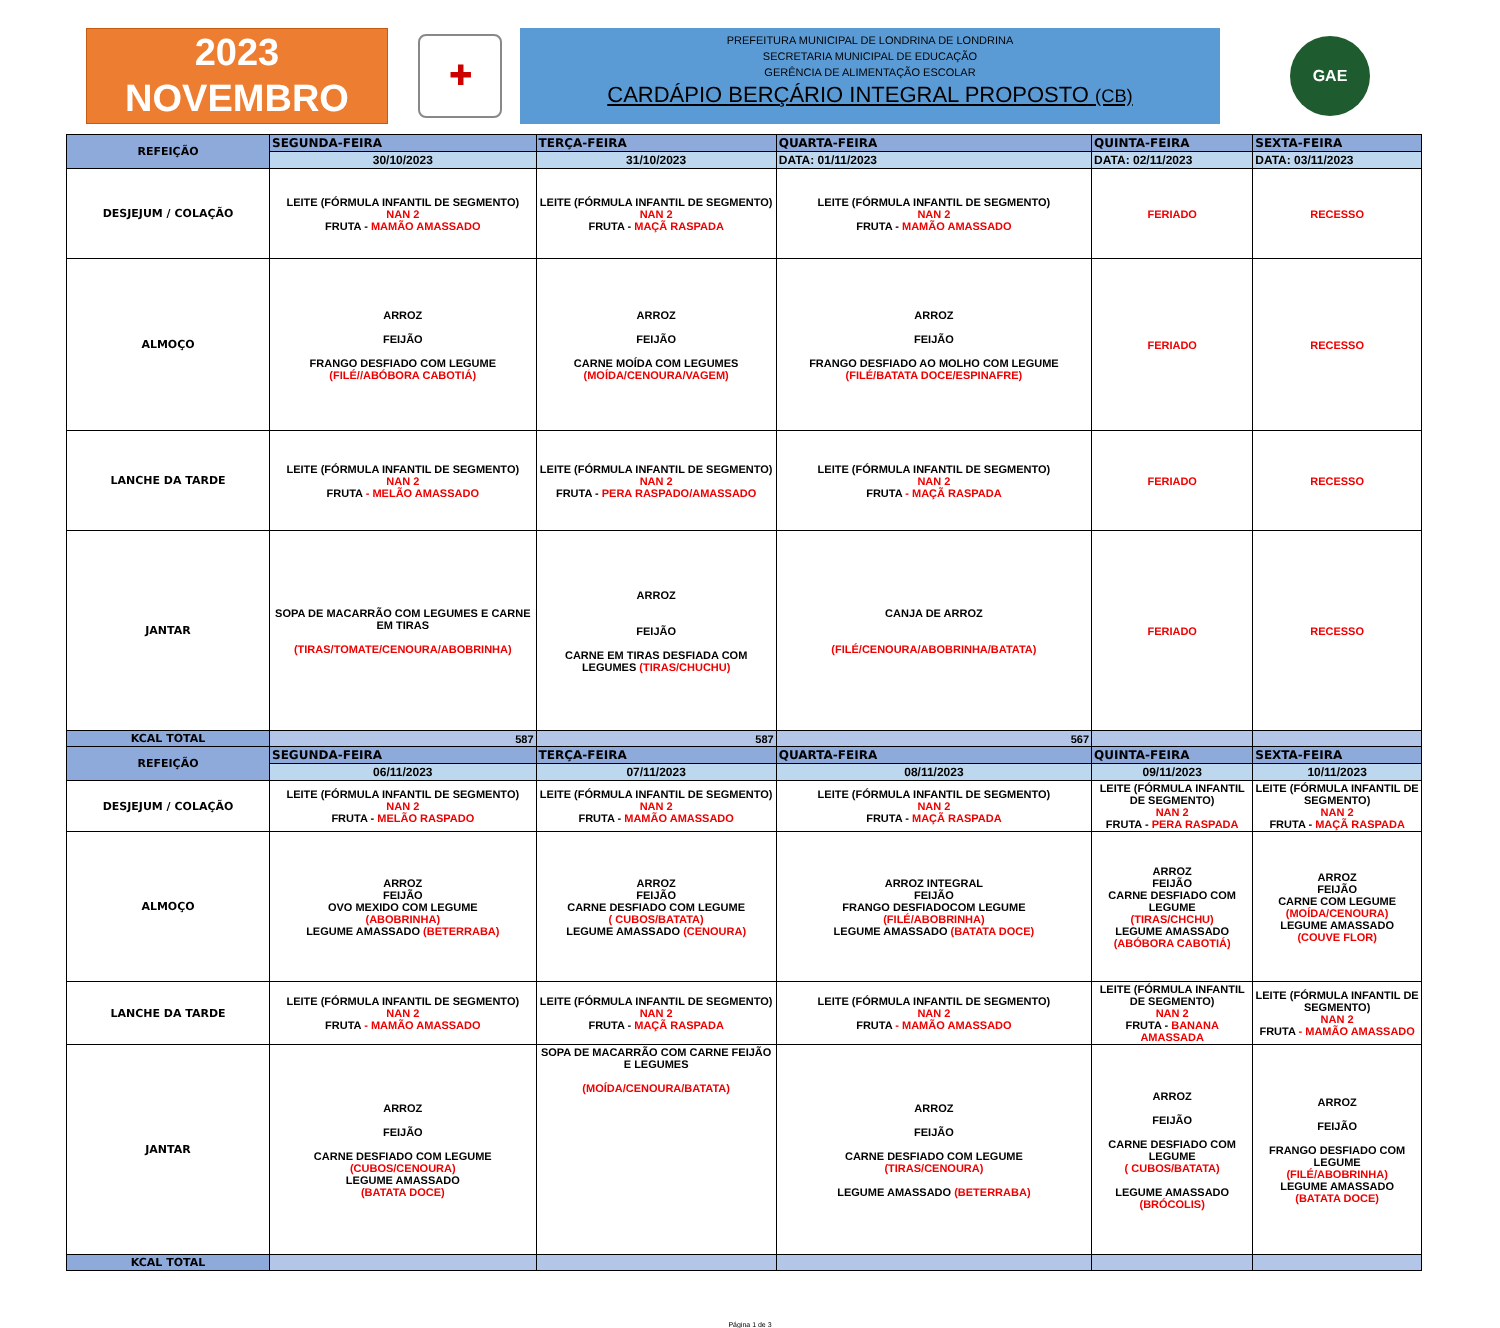2023
NOVEMBRO
✚
PREFEITURA MUNICIPAL DE LONDRINA DE LONDRINA
SECRETARIA MUNICIPAL DE EDUCAÇÃO
GERÊNCIA DE ALIMENTAÇÃO ESCOLAR
CARDÁPIO BERÇÁRIO INTEGRAL PROPOSTO (CB)
GAE
| REFEIÇÃO | SEGUNDA-FEIRA | TERÇA-FEIRA | QUARTA-FEIRA | QUINTA-FEIRA | SEXTA-FEIRA |
| --- | --- | --- | --- | --- | --- |
| | 30/10/2023 | 31/10/2023 | DATA: 01/11/2023 | DATA: 02/11/2023 | DATA: 03/11/2023 |
| DESJEJUM / COLAÇÃO | LEITE (FÓRMULA INFANTIL DE SEGMENTO) NAN 2 FRUTA - MAMÃO AMASSADO | LEITE (FÓRMULA INFANTIL DE SEGMENTO) NAN 2 FRUTA - MAÇÃ RASPADA | LEITE (FÓRMULA INFANTIL DE SEGMENTO) NAN 2 FRUTA - MAMÃO AMASSADO | FERIADO | RECESSO |
| ALMOÇO | ARROZ FEIJÃO FRANGO DESFIADO COM LEGUME (FILÉ//ABÓBORA CABOTIÁ) | ARROZ FEIJÃO CARNE MOÍDA COM LEGUMES (MOÍDA/CENOURA/VAGEM) | ARROZ FEIJÃO FRANGO DESFIADO AO MOLHO COM LEGUME (FILÉ/BATATA DOCE/ESPINAFRE) | FERIADO | RECESSO |
| LANCHE DA TARDE | LEITE (FÓRMULA INFANTIL DE SEGMENTO) NAN 2 FRUTA - MELÃO AMASSADO | LEITE (FÓRMULA INFANTIL DE SEGMENTO) NAN 2 FRUTA - PERA RASPADO/AMASSADO | LEITE (FÓRMULA INFANTIL DE SEGMENTO) NAN 2 FRUTA - MAÇÃ RASPADA | FERIADO | RECESSO |
| JANTAR | SOPA DE MACARRÃO COM LEGUMES E CARNE EM TIRAS (TIRAS/TOMATE/CENOURA/ABOBRINHA) | ARROZ FEIJÃO CARNE EM TIRAS DESFIADA COM LEGUMES (TIRAS/CHUCHU) | CANJA DE ARROZ (FILÉ/CENOURA/ABOBRINHA/BATATA) | FERIADO | RECESSO |
| KCAL TOTAL | 587 | 587 | 567 | | |
| REFEIÇÃO | SEGUNDA-FEIRA | TERÇA-FEIRA | QUARTA-FEIRA | QUINTA-FEIRA | SEXTA-FEIRA |
| | 06/11/2023 | 07/11/2023 | 08/11/2023 | 09/11/2023 | 10/11/2023 |
| DESJEJUM / COLAÇÃO | LEITE (FÓRMULA INFANTIL DE SEGMENTO) NAN 2 FRUTA - MELÃO RASPADO | LEITE (FÓRMULA INFANTIL DE SEGMENTO) NAN 2 FRUTA - MAMÃO AMASSADO | LEITE (FÓRMULA INFANTIL DE SEGMENTO) NAN 2 FRUTA - MAÇÃ RASPADA | LEITE (FÓRMULA INFANTIL DE SEGMENTO) NAN 2 FRUTA - PERA RASPADA | LEITE (FÓRMULA INFANTIL DE SEGMENTO) NAN 2 FRUTA - MAÇÃ RASPADA |
| ALMOÇO | ARROZ FEIJÃO OVO MEXIDO COM LEGUME (ABOBRINHA) LEGUME AMASSADO (BETERRABA) | ARROZ FEIJÃO CARNE DESFIADO COM LEGUME ( CUBOS/BATATA) LEGUME AMASSADO (CENOURA) | ARROZ INTEGRAL FEIJÃO FRANGO DESFIADOCOM LEGUME (FILÉ/ABOBRINHA) LEGUME AMASSADO (BATATA DOCE) | ARROZ FEIJÃO CARNE DESFIADO COM LEGUME (TIRAS/CHCHU) LEGUME AMASSADO (ABÓBORA CABOTIÁ) | ARROZ FEIJÃO CARNE COM LEGUME (MOÍDA/CENOURA) LEGUME AMASSADO (COUVE FLOR) |
| LANCHE DA TARDE | LEITE (FÓRMULA INFANTIL DE SEGMENTO) NAN 2 FRUTA - MAMÃO AMASSADO | LEITE (FÓRMULA INFANTIL DE SEGMENTO) NAN 2 FRUTA - MAÇÃ RASPADA | LEITE (FÓRMULA INFANTIL DE SEGMENTO) NAN 2 FRUTA - MAMÃO AMASSADO | LEITE (FÓRMULA INFANTIL DE SEGMENTO) NAN 2 FRUTA - BANANA AMASSADA | LEITE (FÓRMULA INFANTIL DE SEGMENTO) NAN 2 FRUTA - MAMÃO AMASSADO |
| JANTAR | ARROZ FEIJÃO CARNE DESFIADO COM LEGUME (CUBOS/CENOURA) LEGUME AMASSADO (BATATA DOCE) | SOPA DE MACARRÃO COM CARNE FEIJÃO E LEGUMES (MOÍDA/CENOURA/BATATA) | ARROZ FEIJÃO CARNE DESFIADO COM LEGUME (TIRAS/CENOURA) LEGUME AMASSADO (BETERRABA) | ARROZ FEIJÃO CARNE DESFIADO COM LEGUME ( CUBOS/BATATA) LEGUME AMASSADO (BRÓCOLIS) | ARROZ FEIJÃO FRANGO DESFIADO COM LEGUME (FILÉ/ABOBRINHA) LEGUME AMASSADO (BATATA DOCE) |
| KCAL TOTAL | | | | | |
Página 1 de 3